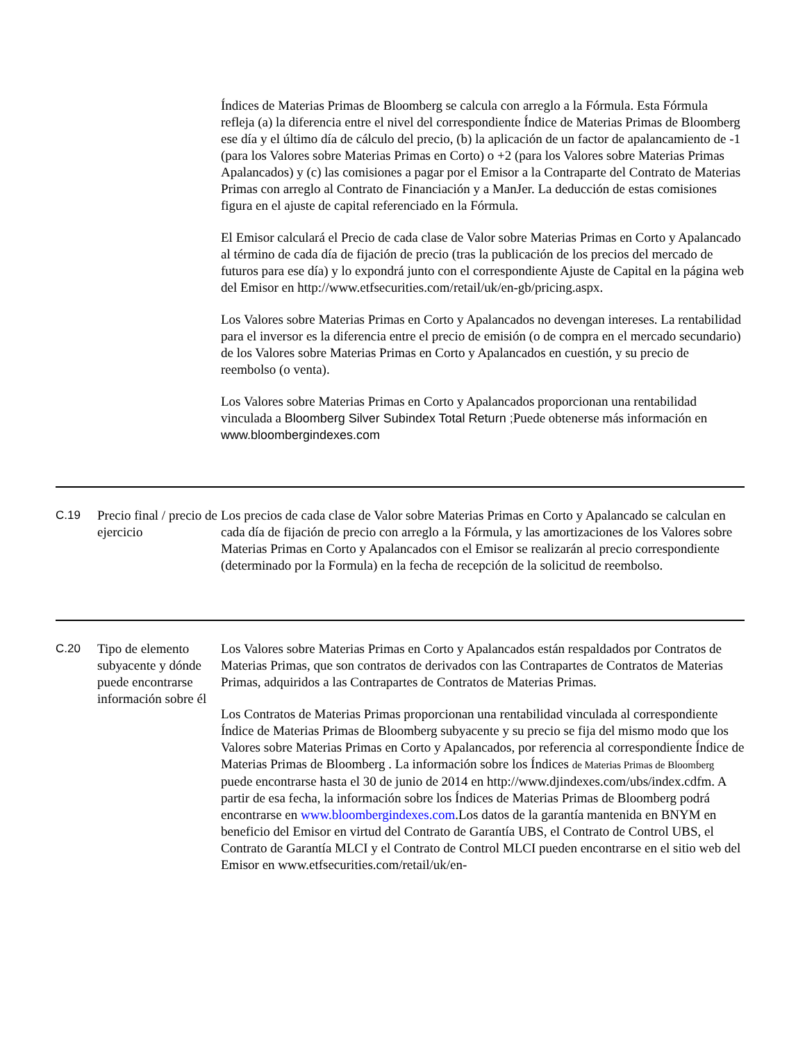| | | Índices de Materias Primas de Bloomberg se calcula con arreglo a la Fórmula. Esta Fórmula refleja (a) la diferencia entre el nivel del correspondiente Índice de Materias Primas de Bloomberg ese día y el último día de cálculo del precio, (b) la aplicación de un factor de apalancamiento de -1 (para los Valores sobre Materias Primas en Corto) o +2 (para los Valores sobre Materias Primas Apalancados) y (c) las comisiones a pagar por el Emisor a la Contraparte del Contrato de Materias Primas con arreglo al Contrato de Financiación y a ManJer. La deducción de estas comisiones figura en el ajuste de capital referenciado en la Fórmula. El Emisor calculará el Precio de cada clase de Valor sobre Materias Primas en Corto y Apalancado al término de cada día de fijación de precio (tras la publicación de los precios del mercado de futuros para ese día) y lo expondrá junto con el correspondiente Ajuste de Capital en la página web del Emisor en http://www.etfsecurities.com/retail/uk/en-gb/pricing.aspx. Los Valores sobre Materias Primas en Corto y Apalancados no devengan intereses. La rentabilidad para el inversor es la diferencia entre el precio de emisión (o de compra en el mercado secundario) de los Valores sobre Materias Primas en Corto y Apalancados en cuestión, y su precio de reembolso (o venta). Los Valores sobre Materias Primas en Corto y Apalancados proporcionan una rentabilidad vinculada a Bloomberg Silver Subindex Total Return ; Puede obtenerse más información en www.bloombergindexes.com |
| C.19 | Precio final / precio de ejercicio | Los precios de cada clase de Valor sobre Materias Primas en Corto y Apalancado se calculan en cada día de fijación de precio con arreglo a la Fórmula, y las amortizaciones de los Valores sobre Materias Primas en Corto y Apalancados con el Emisor se realizarán al precio correspondiente (determinado por la Formula) en la fecha de recepción de la solicitud de reembolso. |
| C.20 | Tipo de elemento subyacente y dónde puede encontrarse información sobre él | Los Valores sobre Materias Primas en Corto y Apalancados están respaldados por Contratos de Materias Primas, que son contratos de derivados con las Contrapartes de Contratos de Materias Primas, adquiridos a las Contrapartes de Contratos de Materias Primas. Los Contratos de Materias Primas proporcionan una rentabilidad vinculada al correspondiente Índice de Materias Primas de Bloomberg subyacente y su precio se fija del mismo modo que los Valores sobre Materias Primas en Corto y Apalancados, por referencia al correspondiente Índice de Materias Primas de Bloomberg . La información sobre los Índices de Materias Primas de Bloomberg puede encontrarse hasta el 30 de junio de 2014 en http://www.djindexes.com/ubs/index.cdfm. A partir de esa fecha, la información sobre los Índices de Materias Primas de Bloomberg podrá encontrarse en www.bloombergindexes.com .Los datos de la garantía mantenida en BNYM en beneficio del Emisor en virtud del Contrato de Garantía UBS, el Contrato de Control UBS, el Contrato de Garantía MLCI y el Contrato de Control MLCI pueden encontrarse en el sitio web del Emisor en www.etfsecurities.com/retail/uk/en- |